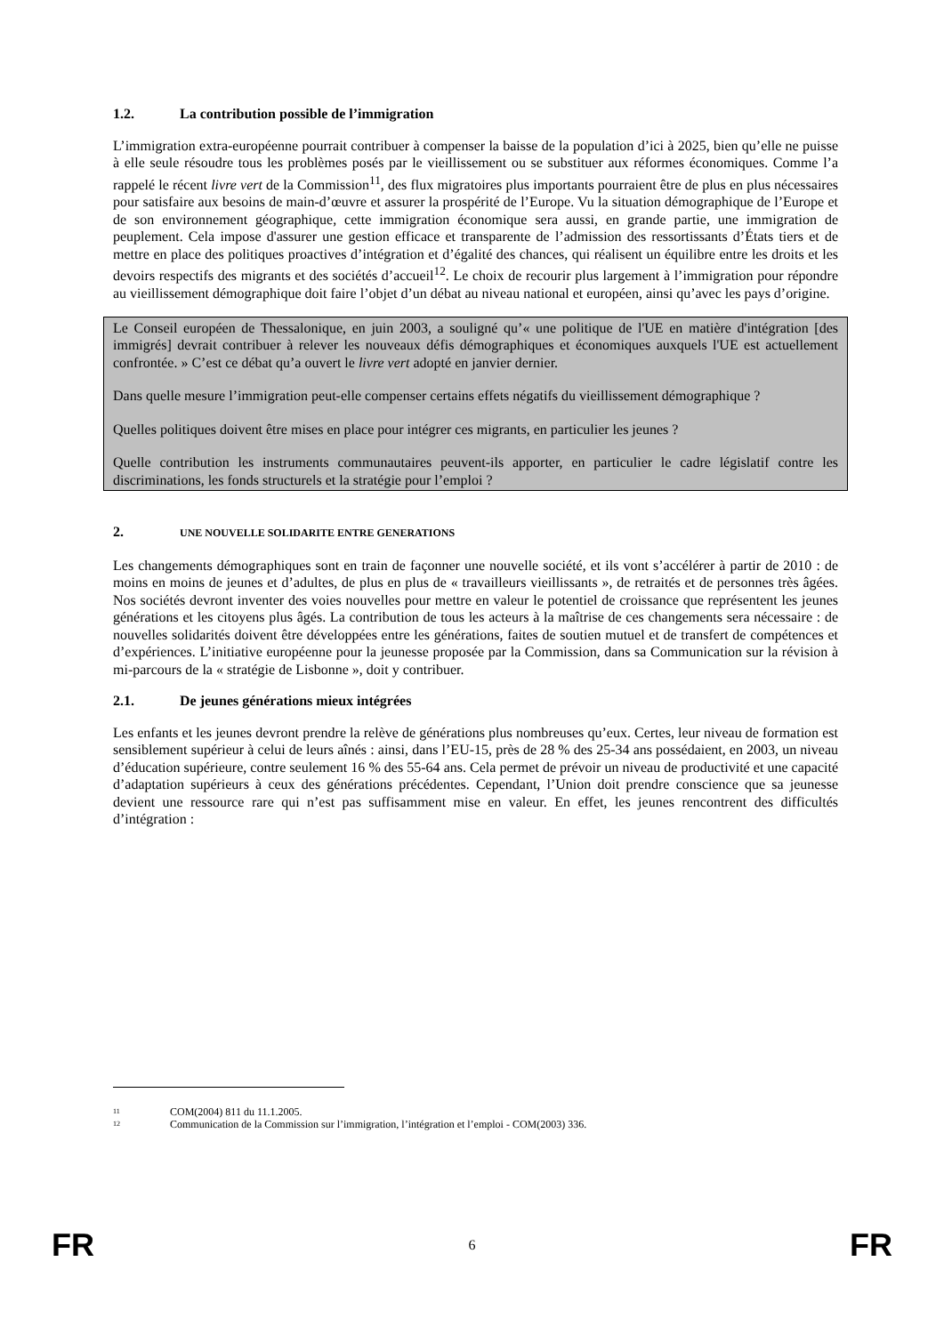1.2. La contribution possible de l’immigration
L’immigration extra-européenne pourrait contribuer à compenser la baisse de la population d’ici à 2025, bien qu’elle ne puisse à elle seule résoudre tous les problèmes posés par le vieillissement ou se substituer aux réformes économiques. Comme l’a rappelé le récent livre vert de la Commission<sup>11</sup>, des flux migratoires plus importants pourraient être de plus en plus nécessaires pour satisfaire aux besoins de main-d’œuvre et assurer la prospérité de l’Europe. Vu la situation démographique de l’Europe et de son environnement géographique, cette immigration économique sera aussi, en grande partie, une immigration de peuplement. Cela impose d'assurer une gestion efficace et transparente de l’admission des ressortissants d’États tiers et de mettre en place des politiques proactives d’intégration et d’égalité des chances, qui réalisent un équilibre entre les droits et les devoirs respectifs des migrants et des sociétés d’accueil<sup>12</sup>. Le choix de recourir plus largement à l’immigration pour répondre au vieillissement démographique doit faire l’objet d’un débat au niveau national et européen, ainsi qu’avec les pays d’origine.
Le Conseil européen de Thessalonique, en juin 2003, a souligné qu’« une politique de l'UE en matière d'intégration [des immigrés] devrait contribuer à relever les nouveaux défis démographiques et économiques auxquels l'UE est actuellement confrontée. » C’est ce débat qu’a ouvert le livre vert adopté en janvier dernier.
Dans quelle mesure l’immigration peut-elle compenser certains effets négatifs du vieillissement démographique ?
Quelles politiques doivent être mises en place pour intégrer ces migrants, en particulier les jeunes ?
Quelle contribution les instruments communautaires peuvent-ils apporter, en particulier le cadre législatif contre les discriminations, les fonds structurels et la stratégie pour l’emploi ?
2. UNE NOUVELLE SOLIDARITE ENTRE GENERATIONS
Les changements démographiques sont en train de façonner une nouvelle société, et ils vont s’accélérer à partir de 2010 : de moins en moins de jeunes et d’adultes, de plus en plus de « travailleurs vieillissants », de retraités et de personnes très âgées. Nos sociétés devront inventer des voies nouvelles pour mettre en valeur le potentiel de croissance que représentent les jeunes générations et les citoyens plus âgés. La contribution de tous les acteurs à la maîtrise de ces changements sera nécessaire : de nouvelles solidarités doivent être développées entre les générations, faites de soutien mutuel et de transfert de compétences et d’expériences. L’initiative européenne pour la jeunesse proposée par la Commission, dans sa Communication sur la révision à mi-parcours de la « stratégie de Lisbonne », doit y contribuer.
2.1. De jeunes générations mieux intégrées
Les enfants et les jeunes devront prendre la relève de générations plus nombreuses qu’eux. Certes, leur niveau de formation est sensiblement supérieur à celui de leurs aînés : ainsi, dans l’EU-15, près de 28 % des 25-34 ans possédaient, en 2003, un niveau d’éducation supérieure, contre seulement 16 % des 55-64 ans. Cela permet de prévoir un niveau de productivité et une capacité d’adaptation supérieurs à ceux des générations précédentes. Cependant, l’Union doit prendre conscience que sa jeunesse devient une ressource rare qui n’est pas suffisamment mise en valeur. En effet, les jeunes rencontrent des difficultés d’intégration :
11 COM(2004) 811 du 11.1.2005.
12 Communication de la Commission sur l’immigration, l’intégration et l’emploi - COM(2003) 336.
FR 6 FR